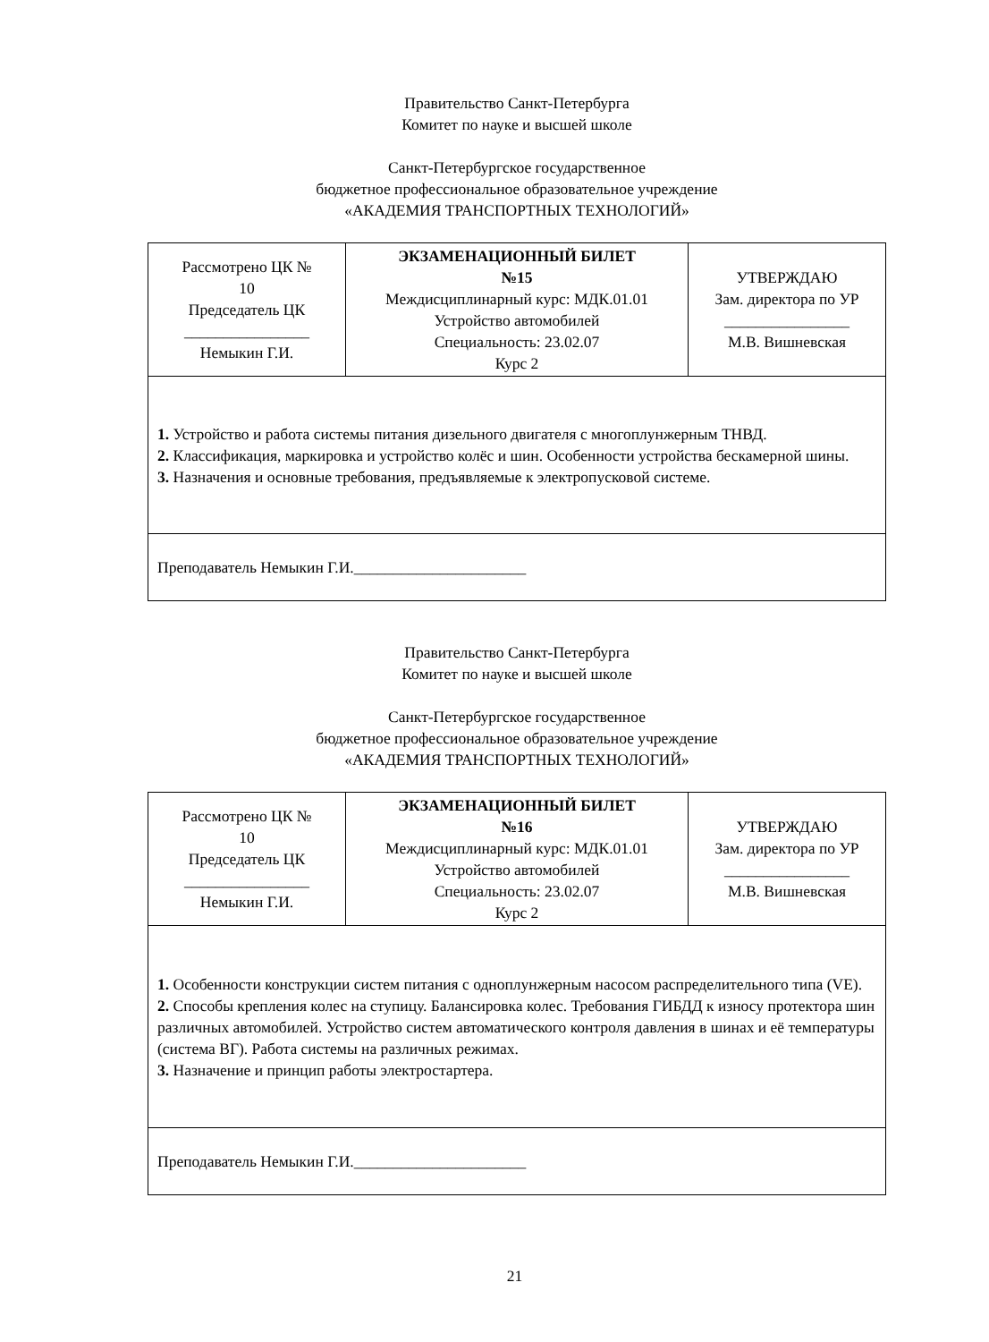Правительство Санкт-Петербурга
Комитет по науке и высшей школе
Санкт-Петербургское государственное
бюджетное профессиональное образовательное учреждение
«АКАДЕМИЯ ТРАНСПОРТНЫХ ТЕХНОЛОГИЙ»
| Рассмотрено ЦК № 10 Председатель ЦК ________________ Немыкин Г.И. | ЭКЗАМЕНАЦИОННЫЙ БИЛЕТ №15 Междисциплинарный курс: МДК.01.01 Устройство автомобилей Специальность: 23.02.07 Курс 2 | УТВЕРЖДАЮ Зам. директора по УР ________________ М.В. Вишневская |
| 1. Устройство и работа системы питания дизельного двигателя с многоплунжерным ТНВД. 2. Классификация, маркировка и устройство колёс и шин. Особенности устройства бескамерной шины. 3. Назначения и основные требования, предъявляемые к электропусковой системе. | | |
| Преподаватель Немыкин Г.И.______________________ | | |
Правительство Санкт-Петербурга
Комитет по науке и высшей школе
Санкт-Петербургское государственное
бюджетное профессиональное образовательное учреждение
«АКАДЕМИЯ ТРАНСПОРТНЫХ ТЕХНОЛОГИЙ»
| Рассмотрено ЦК № 10 Председатель ЦК ________________ Немыкин Г.И. | ЭКЗАМЕНАЦИОННЫЙ БИЛЕТ №16 Междисциплинарный курс: МДК.01.01 Устройство автомобилей Специальность: 23.02.07 Курс 2 | УТВЕРЖДАЮ Зам. директора по УР ________________ М.В. Вишневская |
| 1. Особенности конструкции систем питания с одноплунжерным насосом распределительного типа (VE). 2. Способы крепления колес на ступицу. Балансировка колес. Требования ГИБДД к износу протектора шин различных автомобилей. Устройство систем автоматического контроля давления в шинах и её температуры (система ВГ). Работа системы на различных режимах. 3. Назначение и принцип работы электростартера. | | |
| Преподаватель Немыкин Г.И.______________________ | | |
21